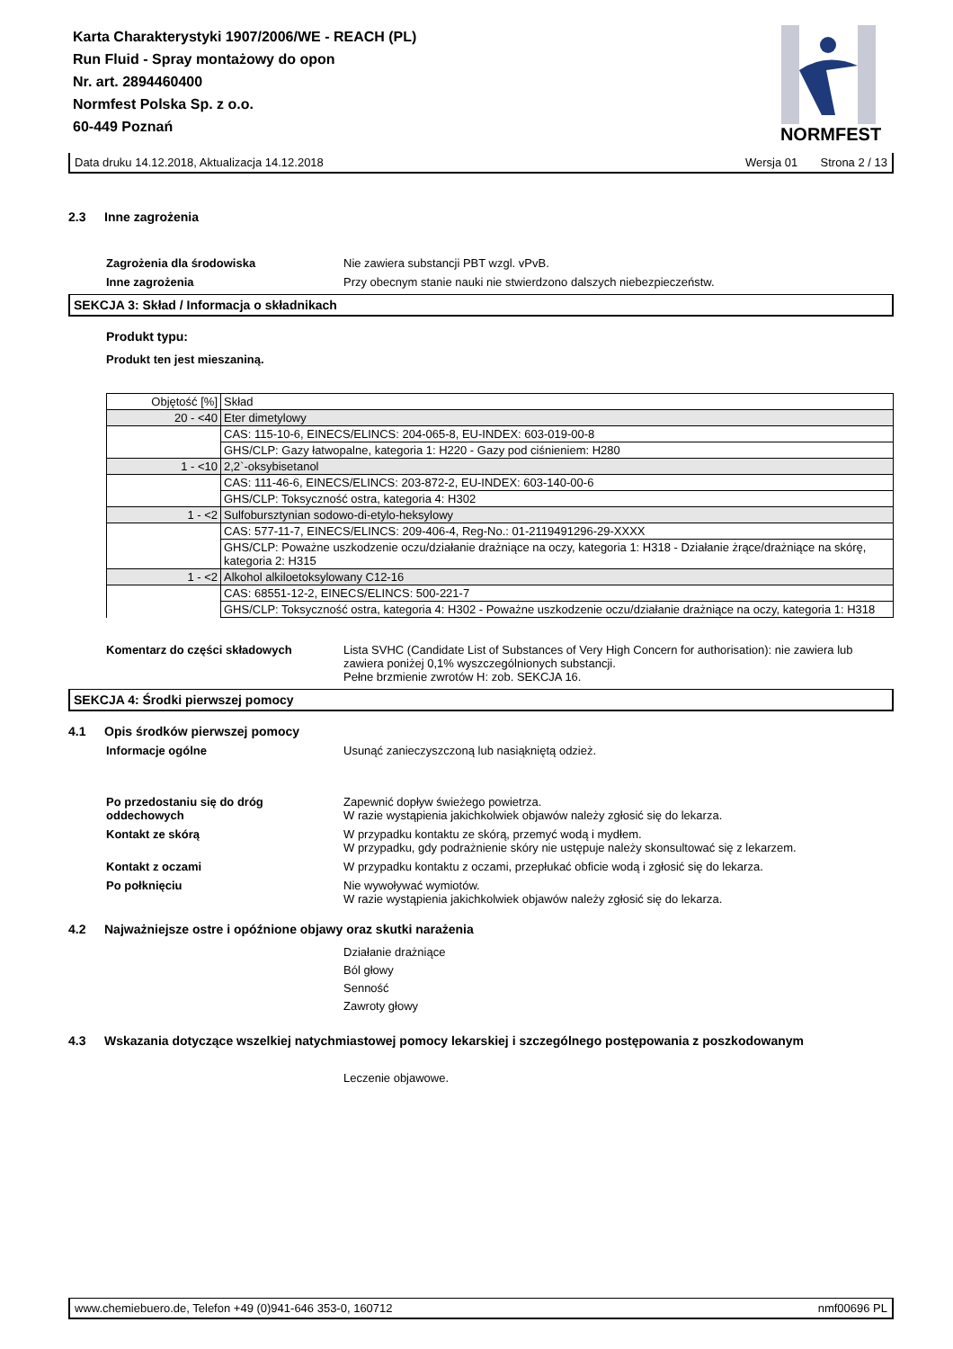Karta Charakterystyki 1907/2006/WE - REACH (PL)
Run Fluid - Spray montażowy do opon
Nr. art. 2894460400
Normfest Polska Sp. z o.o.
60-449 Poznań
NORMFEST
Data druku 14.12.2018, Aktualizacja 14.12.2018 Wersja 01 Strona 2 / 13
2.3 Inne zagrożenia
Zagrożenia dla środowiska Nie zawiera substancji PBT wzgl. vPvB.
Inne zagrożenia Przy obecnym stanie nauki nie stwierdzono dalszych niebezpieczeństw.
SEKCJA 3: Skład / Informacja o składnikach
Produkt typu:
Produkt ten jest mieszaniną.
| Objętość [%] | Skład |
| 20 - <40 | Eter dimetylowy |
| | CAS: 115-10-6, EINECS/ELINCS: 204-065-8, EU-INDEX: 603-019-00-8 |
| | GHS/CLP: Gazy łatwopalne, kategoria 1: H220 - Gazy pod ciśnieniem: H280 |
| 1 - <10 | 2,2`-oksybisetanol |
| | CAS: 111-46-6, EINECS/ELINCS: 203-872-2, EU-INDEX: 603-140-00-6 |
| | GHS/CLP: Toksyczność ostra, kategoria 4: H302 |
| 1 - <2 | Sulfobursztynian sodowo-di-etylo-heksylowy |
| | CAS: 577-11-7, EINECS/ELINCS: 209-406-4, Reg-No.: 01-2119491296-29-XXXX |
| | GHS/CLP: Poważne uszkodzenie oczu/działanie drażniące na oczy, kategoria 1: H318 - Działanie żrące/drażniące na skórę, kategoria 2: H315 |
| 1 - <2 | Alkohol alkiloetoksylowany C12-16 |
| | CAS: 68551-12-2, EINECS/ELINCS: 500-221-7 |
| | GHS/CLP: Toksyczność ostra, kategoria 4: H302 - Poważne uszkodzenie oczu/działanie drażniące na oczy, kategoria 1: H318 |
Komentarz do części składowych Lista SVHC (Candidate List of Substances of Very High Concern for authorisation): nie zawiera lub zawiera poniżej 0,1% wyszczególnionych substancji.
Pełne brzmienie zwrotów H: zob. SEKCJA 16.
SEKCJA 4: Środki pierwszej pomocy
4.1 Opis środków pierwszej pomocy
Informacje ogólne Usunąć zanieczyszczoną lub nasiąkniętą odzież.
Po przedostaniu się do dróg oddechowych
Zapewnić dopływ świeżego powietrza.
W razie wystąpienia jakichkolwiek objawów należy zgłosić się do lekarza.
Kontakt ze skórą W przypadku kontaktu ze skórą, przemyć wodą i mydłem.
W przypadku, gdy podrażnienie skóry nie ustępuje należy skonsultować się z lekarzem.
Kontakt z oczami W przypadku kontaktu z oczami, przepłukać obficie wodą i zgłosić się do lekarza.
Po połknięciu Nie wywoływać wymiotów.
W razie wystąpienia jakichkolwiek objawów należy zgłosić się do lekarza.
4.2 Najważniejsze ostre i opóźnione objawy oraz skutki narażenia
Działanie drażniące
Ból głowy
Senność
Zawroty głowy
4.3 Wskazania dotyczące wszelkiej natychmiastowej pomocy lekarskiej i szczególnego postępowania z poszkodowanym
Leczenie objawowe.
www.chemiebuero.de, Telefon +49 (0)941-646 353-0, 160712 nmf00696 PL